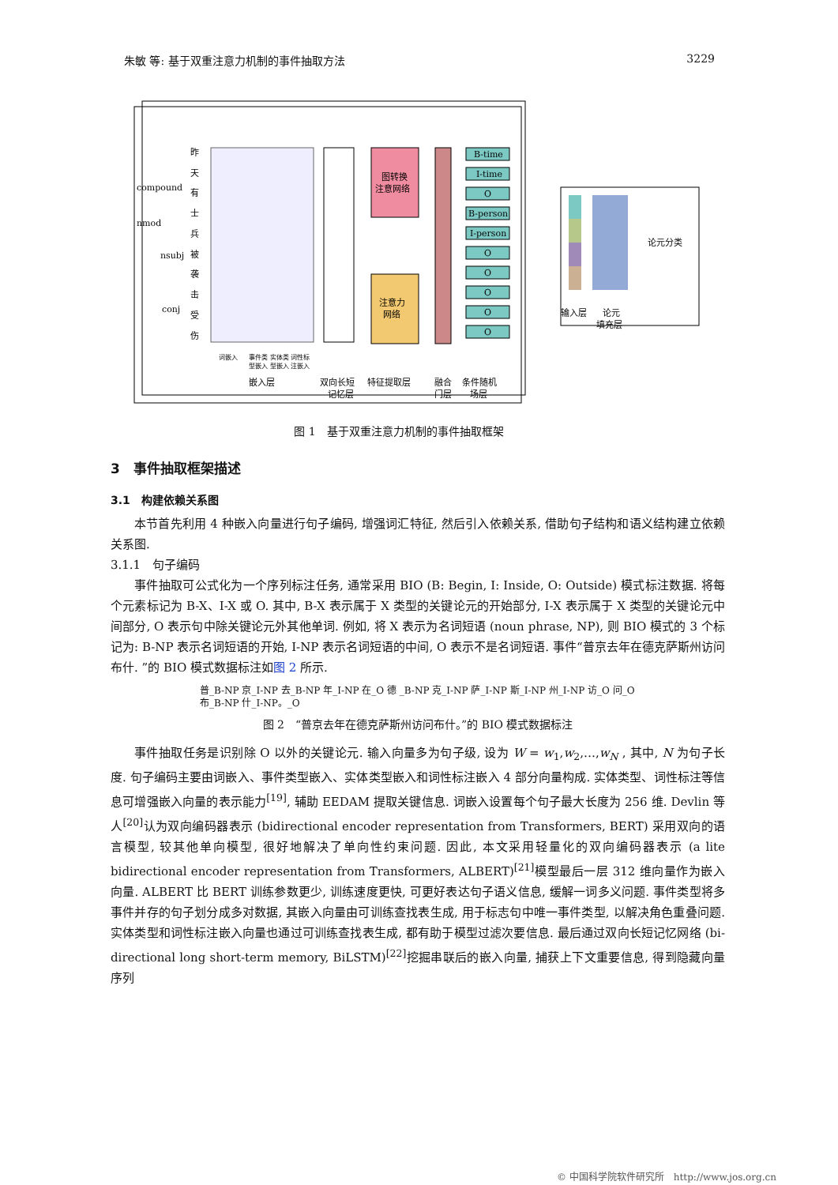朱敏 等: 基于双重注意力机制的事件抽取方法 3229
compound
nmod
nsubj
conj
昨
天
有
士
兵
被
袭
击
受
伤
图转换
注意网络
注意力
网络
B-time
I-time
O
B-person
I-person
O
O
O
O
O
词嵌入
事件类 实体类 词性标
型嵌入 型嵌入 注嵌入
嵌入层
双向长短
记忆层
特征提取层
融合
门层
条件随机
场层
论元分类
输入层
论元
填充层
图 1　基于双重注意力机制的事件抽取框架
3　事件抽取框架描述
3.1　构建依赖关系图
本节首先利用 4 种嵌入向量进行句子编码, 增强词汇特征, 然后引入依赖关系, 借助句子结构和语义结构建立依赖关系图.
3.1.1　句子编码
事件抽取可公式化为一个序列标注任务, 通常采用 BIO (B: Begin, I: Inside, O: Outside) 模式标注数据. 将每个元素标记为 B-X、I-X 或 O. 其中, B-X 表示属于 X 类型的关键论元的开始部分, I-X 表示属于 X 类型的关键论元中间部分, O 表示句中除关键论元外其他单词. 例如, 将 X 表示为名词短语 (noun phrase, NP), 则 BIO 模式的 3 个标记为: B-NP 表示名词短语的开始, I-NP 表示名词短语的中间, O 表示不是名词短语. 事件“普京去年在德克萨斯州访问布什. ”的 BIO 模式数据标注如图 2 所示.
普_B-NP 京_I-NP 去_B-NP 年_I-NP 在_O 德 _B-NP 克_I-NP 萨_I-NP 斯_I-NP 州_I-NP 访_O 问_O
布_B-NP 什_I-NP。_O
图 2　“普京去年在德克萨斯州访问布什。”的 BIO 模式数据标注
事件抽取任务是识别除 O 以外的关键论元. 输入向量多为句子级, 设为 W = w<sub>1</sub>,w<sub>2</sub>,…,w<sub>N</sub> , 其中, N 为句子长度. 句子编码主要由词嵌入、事件类型嵌入、实体类型嵌入和词性标注嵌入 4 部分向量构成. 实体类型、词性标注等信息可增强嵌入向量的表示能力<sup>[19]</sup>, 辅助 EEDAM 提取关键信息. 词嵌入设置每个句子最大长度为 256 维. Devlin 等人<sup>[20]</sup>认为双向编码器表示 (bidirectional encoder representation from Transformers, BERT) 采用双向的语言模型, 较其他单向模型, 很好地解决了单向性约束问题. 因此, 本文采用轻量化的双向编码器表示 (a lite bidirectional encoder representation from Transformers, ALBERT)<sup>[21]</sup>模型最后一层 312 维向量作为嵌入向量. ALBERT 比 BERT 训练参数更少, 训练速度更快, 可更好表达句子语义信息, 缓解一词多义问题. 事件类型将多事件并存的句子划分成多对数据, 其嵌入向量由可训练查找表生成, 用于标志句中唯一事件类型, 以解决角色重叠问题. 实体类型和词性标注嵌入向量也通过可训练查找表生成, 都有助于模型过滤次要信息. 最后通过双向长短记忆网络 (bi-directional long short-term memory, BiLSTM)<sup>[22]</sup>挖掘串联后的嵌入向量, 捕获上下文重要信息, 得到隐藏向量序列
© 中国科学院软件研究所　http://www.jos.org.cn